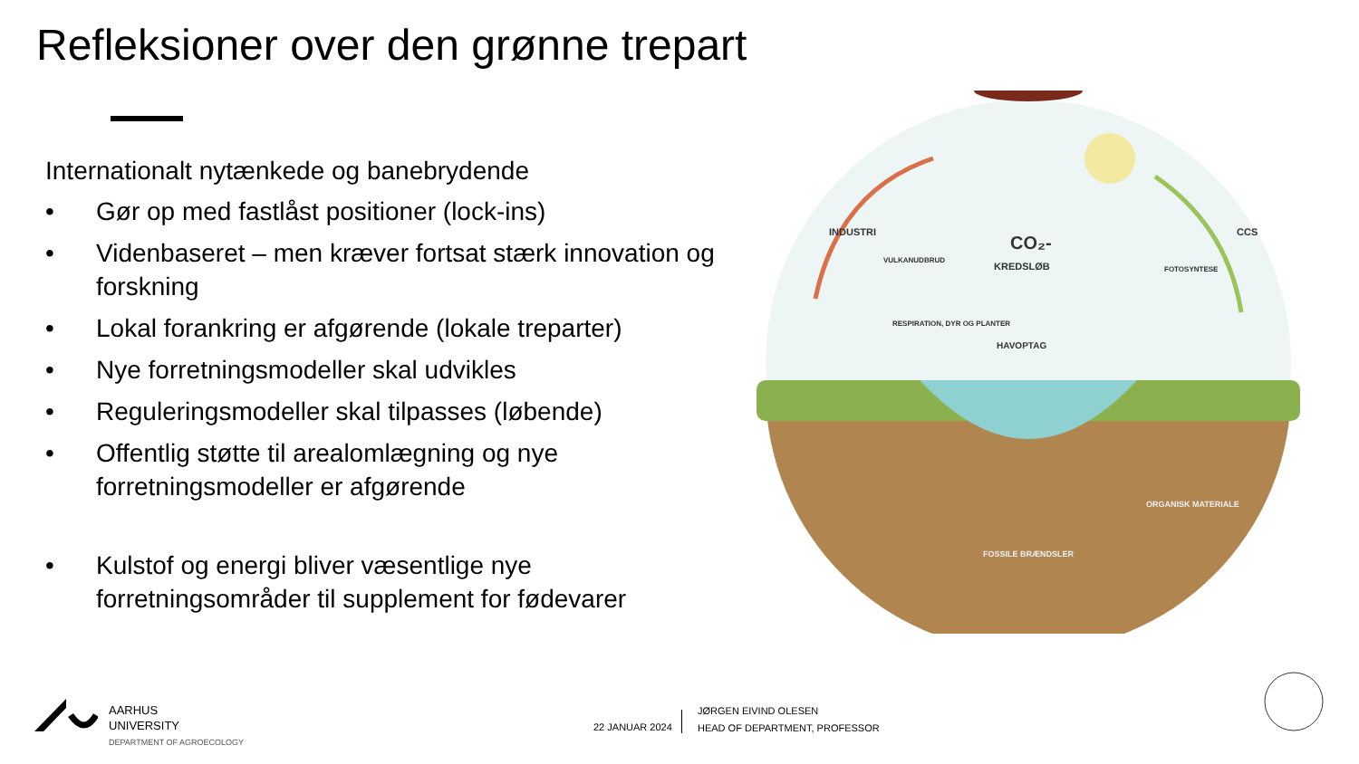Refleksioner over den grønne trepart
Internationalt nytænkede og banebrydende
• Gør op med fastlåst positioner (lock-ins)
• Videnbaseret – men kræver fortsat stærk innovation og forskning
• Lokal forankring er afgørende (lokale treparter)
• Nye forretningsmodeller skal udvikles
• Reguleringsmodeller skal tilpasses (løbende)
• Offentlig støtte til arealomlægning og nye forretningsmodeller er afgørende
• Kulstof og energi bliver væsentlige nye forretningsområder til supplement for fødevarer
CO₂-
KREDSLØB
HAVOPTAG
INDUSTRI
VULKANUDBRUD
RESPIRATION, DYR OG PLANTER
FOTOSYNTESE
CCS
ORGANISK MATERIALE
FOSSILE BRÆNDSLER
AARHUS
UNIVERSITY
DEPARTMENT OF AGROECOLOGY
22 JANUAR 2024
JØRGEN EIVIND OLESEN
HEAD OF DEPARTMENT, PROFESSOR